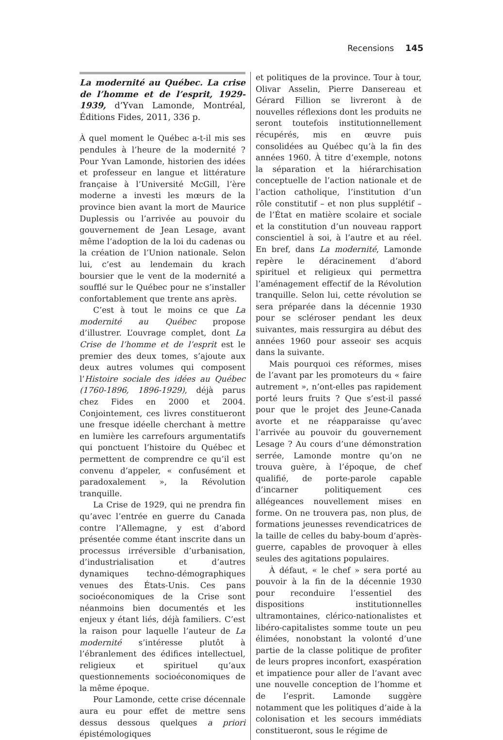Recensions 145
La modernité au Québec. La crise de l’homme et de l’esprit, 1929-1939, d’Yvan Lamonde, Montréal, Éditions Fides, 2011, 336 p.
À quel moment le Québec a-t-il mis ses pendules à l’heure de la modernité ? Pour Yvan Lamonde, historien des idées et professeur en langue et littérature française à l’Université McGill, l’ère moderne a investi les mœurs de la province bien avant la mort de Maurice Duplessis ou l’arrivée au pouvoir du gouvernement de Jean Lesage, avant même l’adoption de la loi du cadenas ou la création de l’Union nationale. Selon lui, c’est au lendemain du krach boursier que le vent de la modernité a soufflé sur le Québec pour ne s’installer confortablement que trente ans après.
C’est à tout le moins ce que La modernité au Québec propose d’illustrer. L’ouvrage complet, dont La Crise de l’homme et de l’esprit est le premier des deux tomes, s’ajoute aux deux autres volumes qui composent l’Histoire sociale des idées au Québec (1760-1896, 1896-1929), déjà parus chez Fides en 2000 et 2004. Conjointement, ces livres constitueront une fresque idéelle cherchant à mettre en lumière les carrefours argumentatifs qui ponctuent l’histoire du Québec et permettent de comprendre ce qu’il est convenu d’appeler, « confusément et paradoxalement », la Révolution tranquille.
La Crise de 1929, qui ne prendra fin qu’avec l’entrée en guerre du Canada contre l’Allemagne, y est d’abord présentée comme étant inscrite dans un processus irréversible d’urbanisation, d’industrialisation et d’autres dynamiques techno-démographiques venues des États-Unis. Ces pans socioéconomiques de la Crise sont néanmoins bien documentés et les enjeux y étant liés, déjà familiers. C’est la raison pour laquelle l’auteur de La modernité s’intéresse plutôt à l’ébranlement des édifices intellectuel, religieux et spirituel qu’aux questionnements socioéconomiques de la même époque.
Pour Lamonde, cette crise décennale aura eu pour effet de mettre sens dessus dessous quelques a priori épistémologiques
et politiques de la province. Tour à tour, Olivar Asselin, Pierre Dansereau et Gérard Fillion se livreront à de nouvelles réflexions dont les produits ne seront toutefois institutionnellement récupérés, mis en œuvre puis consolidées au Québec qu’à la fin des années 1960. À titre d’exemple, notons la séparation et la hiérarchisation conceptuelle de l’action nationale et de l’action catholique, l’institution d’un rôle constitutif – et non plus supplétif – de l’État en matière scolaire et sociale et la constitution d’un nouveau rapport conscientiel à soi, à l’autre et au réel. En bref, dans La modernité, Lamonde repère le déracinement d’abord spirituel et religieux qui permettra l’aménagement effectif de la Révolution tranquille. Selon lui, cette révolution se sera préparée dans la décennie 1930 pour se scléroser pendant les deux suivantes, mais ressurgira au début des années 1960 pour asseoir ses acquis dans la suivante.
Mais pourquoi ces réformes, mises de l’avant par les promoteurs du « faire autrement », n’ont-elles pas rapidement porté leurs fruits ? Que s’est-il passé pour que le projet des Jeune-Canada avorte et ne réapparaisse qu’avec l’arrivée au pouvoir du gouvernement Lesage ? Au cours d’une démonstration serrée, Lamonde montre qu’on ne trouva guère, à l’époque, de chef qualifié, de porte-parole capable d’incarner politiquement ces allégeances nouvellement mises en forme. On ne trouvera pas, non plus, de formations jeunesses revendicatrices de la taille de celles du baby-boum d’après-guerre, capables de provoquer à elles seules des agitations populaires.
À défaut, « le chef » sera porté au pouvoir à la fin de la décennie 1930 pour reconduire l’essentiel des dispositions institutionnelles ultramontaines, clérico-nationalistes et libéro-capitalistes somme toute un peu élimées, nonobstant la volonté d’une partie de la classe politique de profiter de leurs propres inconfort, exaspération et impatience pour aller de l’avant avec une nouvelle conception de l’homme et de l’esprit. Lamonde suggère notamment que les politiques d’aide à la colonisation et les secours immédiats constitueront, sous le régime de